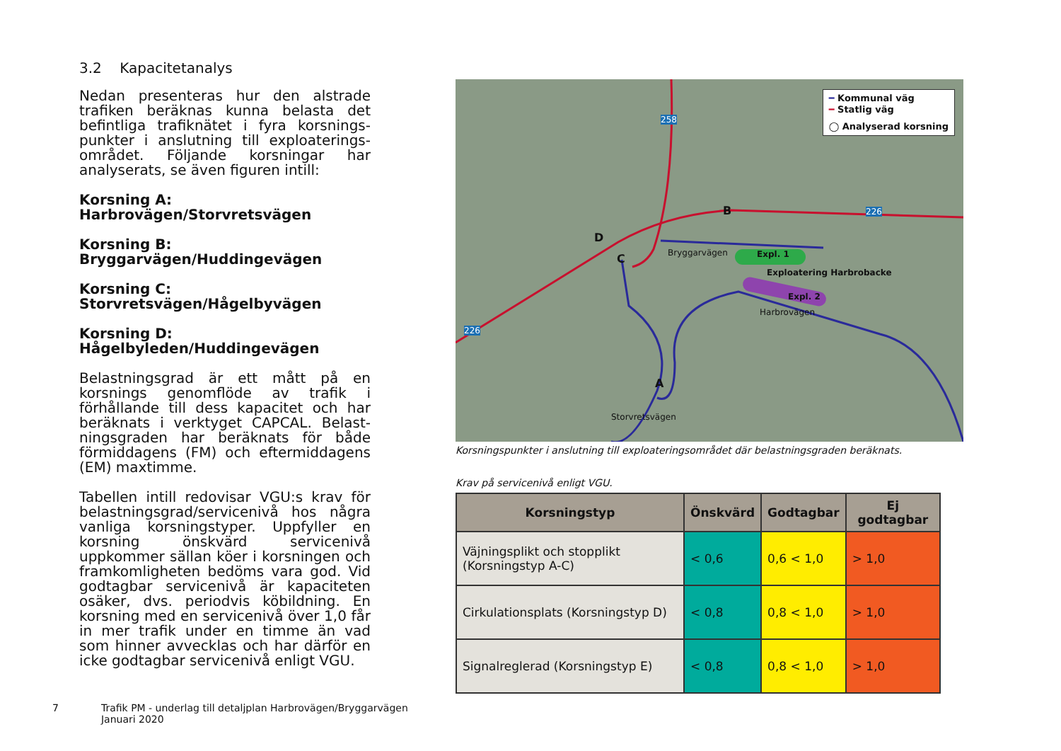3.2 Kapacitetanalys
Nedan presenteras hur den alstrade trafiken beräknas kunna belasta det befintliga trafiknätet i fyra korsnings­punkter i anslutning till exploaterings­området. Följande korsningar har analyserats, se även figuren intill:
Korsning A:
Harbrovägen/Storvretsvägen
Korsning B:
Bryggarvägen/Huddingevägen
Korsning C:
Storvretsvägen/Hågelbyvägen
Korsning D:
Hågelbyleden/Huddingevägen
Belastningsgrad är ett mått på en korsnings genomflöde av trafik i förhållande till dess kapacitet och har beräknats i verktyget CAPCAL. Belast­ningsgraden har beräknats för både förmiddagens (FM) och eftermiddagens (EM) maxtimme.
Tabellen intill redovisar VGU:s krav för belastningsgrad/servicenivå hos några vanliga korsningstyper. Uppfyller en korsning önskvärd servicenivå uppkommer sällan köer i korsningen och framkomligheten bedöms vara god. Vid godtagbar servicenivå är kapaciteten osäker, dvs. periodvis köbildning. En korsning med en servicenivå över 1,0 får in mer trafik under en timme än vad som hinner avvecklas och har därför en icke godtagbar servicenivå enligt VGU.
━ Kommunal väg
━ Statlig väg
◯ Analyserad korsning
258
226
226
B
D
C
A
Bryggarvägen Expl. 1
Exploatering Harbrobacke
Expl. 2
Harbrovägen
Storvretsvägen
Korsningspunkter i anslutning till exploateringsområdet där belastningsgraden beräknats.
Krav på servicenivå enligt VGU.
| Korsningstyp | Önskvärd | Godtagbar | Ej godtagbar |
| --- | --- | --- | --- |
| Väjningsplikt och stopplikt (Korsningstyp A-C) | < 0,6 | 0,6 < 1,0 | > 1,0 |
| Cirkulationsplats (Korsningstyp D) | < 0,8 | 0,8 < 1,0 | > 1,0 |
| Signalreglerad (Korsningstyp E) | < 0,8 | 0,8 < 1,0 | > 1,0 |
7 Trafik PM - underlag till detaljplan Harbrovägen/Bryggarvägen
Januari 2020